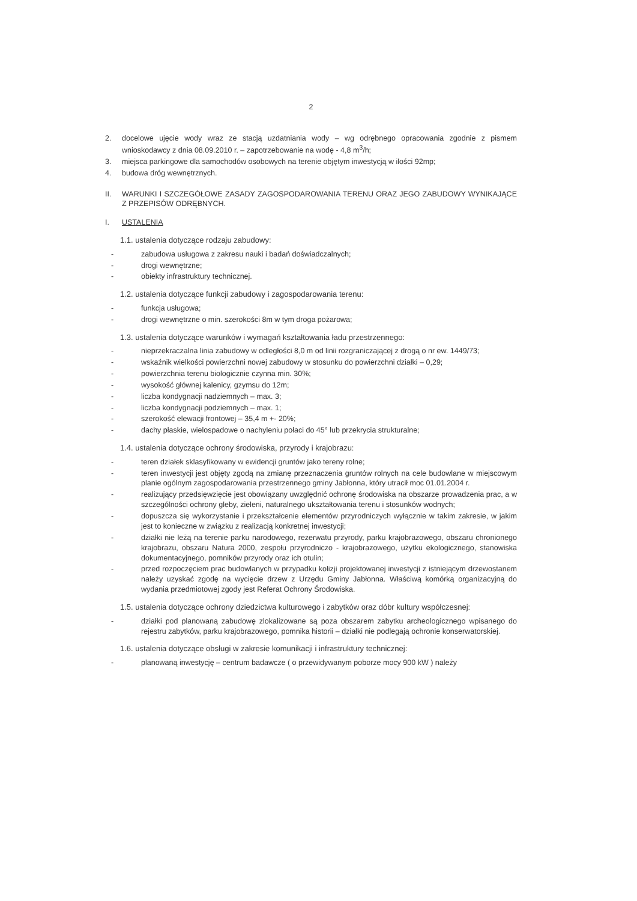2
2. docelowe ujęcie wody wraz ze stacją uzdatniania wody – wg odrębnego opracowania zgodnie z pismem wnioskodawcy z dnia 08.09.2010 r. – zapotrzebowanie na wodę - 4,8 m<sup>3</sup>/h;
3. miejsca parkingowe dla samochodów osobowych na terenie objętym inwestycją w ilości 92mp;
4. budowa dróg wewnętrznych.
II. WARUNKI I SZCZEGÓŁOWE ZASADY ZAGOSPODAROWANIA TERENU ORAZ JEGO ZABUDOWY WYNIKAJĄCE Z PRZEPISÓW ODRĘBNYCH.
I. USTALENIA
1.1. ustalenia dotyczące rodzaju zabudowy:
- zabudowa usługowa z zakresu nauki i badań doświadczalnych;
- drogi wewnętrzne;
- obiekty infrastruktury technicznej.
1.2. ustalenia dotyczące funkcji zabudowy i zagospodarowania terenu:
- funkcja usługowa;
- drogi wewnętrzne o min. szerokości 8m w tym droga pożarowa;
1.3. ustalenia dotyczące warunków i wymagań kształtowania ładu przestrzennego:
- nieprzekraczalna linia zabudowy w odległości 8,0 m od linii rozgraniczającej z drogą o nr ew. 1449/73;
- wskaźnik wielkości powierzchni nowej zabudowy w stosunku do powierzchni działki – 0,29;
- powierzchnia terenu biologicznie czynna min. 30%;
- wysokość głównej kalenicy, gzymsu do 12m;
- liczba kondygnacji nadziemnych – max. 3;
- liczba kondygnacji podziemnych – max. 1;
- szerokość elewacji frontowej – 35,4 m +- 20%;
- dachy płaskie, wielospadowe o nachyleniu połaci do 45° lub przekrycia strukturalne;
1.4. ustalenia dotyczące ochrony środowiska, przyrody i krajobrazu:
- teren działek sklasyfikowany w ewidencji gruntów jako tereny rolne;
- teren inwestycji jest objęty zgodą na zmianę przeznaczenia gruntów rolnych na cele budowlane w miejscowym planie ogólnym zagospodarowania przestrzennego gminy Jabłonna, który utracił moc 01.01.2004 r.
- realizujący przedsięwzięcie jest obowiązany uwzględnić ochronę środowiska na obszarze prowadzenia prac, a w szczególności ochrony gleby, zieleni, naturalnego ukształtowania terenu i stosunków wodnych;
- dopuszcza się wykorzystanie i przekształcenie elementów przyrodniczych wyłącznie w takim zakresie, w jakim jest to konieczne w związku z realizacją konkretnej inwestycji;
- działki nie leżą na terenie parku narodowego, rezerwatu przyrody, parku krajobrazowego, obszaru chronionego krajobrazu, obszaru Natura 2000, zespołu przyrodniczo - krajobrazowego, użytku ekologicznego, stanowiska dokumentacyjnego, pomników przyrody oraz ich otulin;
- przed rozpoczęciem prac budowlanych w przypadku kolizji projektowanej inwestycji z istniejącym drzewostanem należy uzyskać zgodę na wycięcie drzew z Urzędu Gminy Jabłonna. Właściwą komórką organizacyjną do wydania przedmiotowej zgody jest Referat Ochrony Środowiska.
1.5. ustalenia dotyczące ochrony dziedzictwa kulturowego i zabytków oraz dóbr kultury współczesnej:
- działki pod planowaną zabudowę zlokalizowane są poza obszarem zabytku archeologicznego wpisanego do rejestru zabytków, parku krajobrazowego, pomnika historii – działki nie podlegają ochronie konserwatorskiej.
1.6. ustalenia dotyczące obsługi w zakresie komunikacji i infrastruktury technicznej:
- planowaną inwestycję – centrum badawcze ( o przewidywanym poborze mocy 900 kW ) należy